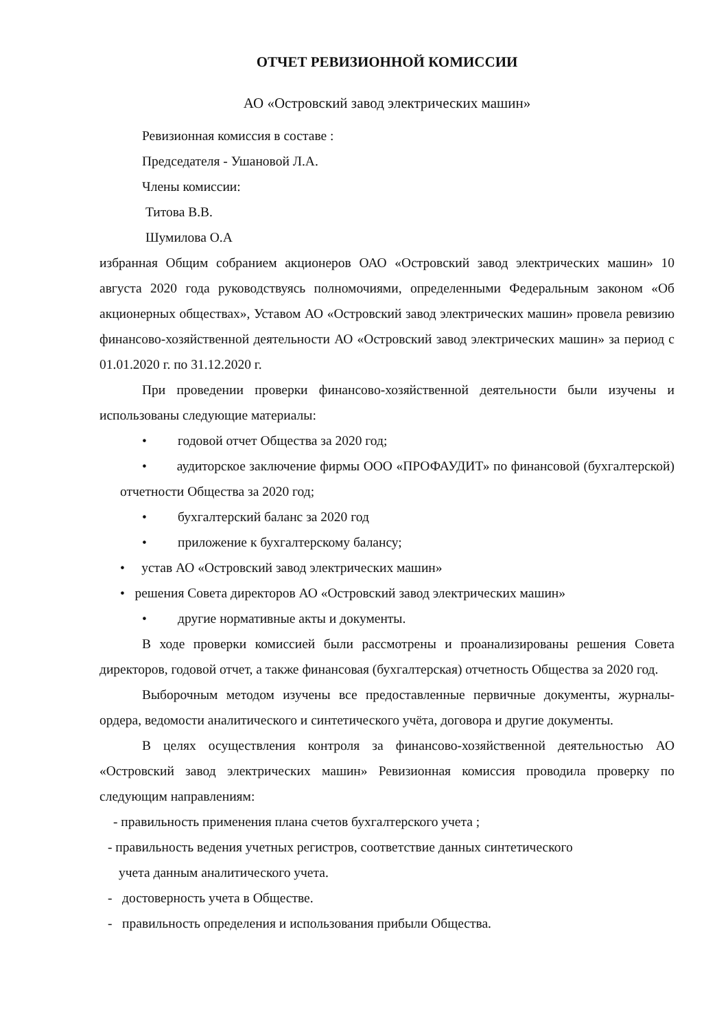ОТЧЕТ РЕВИЗИОННОЙ КОМИССИИ
АО «Островский завод электрических машин»
Ревизионная комиссия в составе :
Председателя - Ушановой Л.А.
Члены комиссии:
Титова В.В.
Шумилова О.А
избранная Общим собранием акционеров ОАО «Островский завод электрических машин» 10 августа 2020 года руководствуясь полномочиями, определенными Федеральным законом «Об акционерных обществах», Уставом АО «Островский завод электрических машин» провела ревизию финансово-хозяйственной деятельности АО «Островский завод электрических машин» за период с 01.01.2020 г. по 31.12.2020 г.
При проведении проверки финансово-хозяйственной деятельности были изучены и использованы следующие материалы:
• годовой отчет Общества за 2020 год;
• аудиторское заключение фирмы ООО «ПРОФАУДИТ» по финансовой (бухгалтерской) отчетности Общества за 2020 год;
• бухгалтерский баланс за 2020 год
• приложение к бухгалтерскому балансу;
• устав АО «Островский завод электрических машин»
• решения Совета директоров АО «Островский завод электрических машин»
• другие нормативные акты и документы.
В ходе проверки комиссией были рассмотрены и проанализированы решения Совета директоров, годовой отчет, а также финансовая (бухгалтерская) отчетность Общества за 2020 год.
Выборочным методом изучены все предоставленные первичные документы, журналы-ордера, ведомости аналитического и синтетического учёта, договора и другие документы.
В целях осуществления контроля за финансово-хозяйственной деятельностью АО «Островский завод электрических машин» Ревизионная комиссия проводила проверку по следующим направлениям:
- правильность применения плана счетов бухгалтерского учета ;
- правильность ведения учетных регистров, соответствие данных синтетического
учета данным аналитического учета.
- достоверность учета в Обществе.
- правильность определения и использования прибыли Общества.